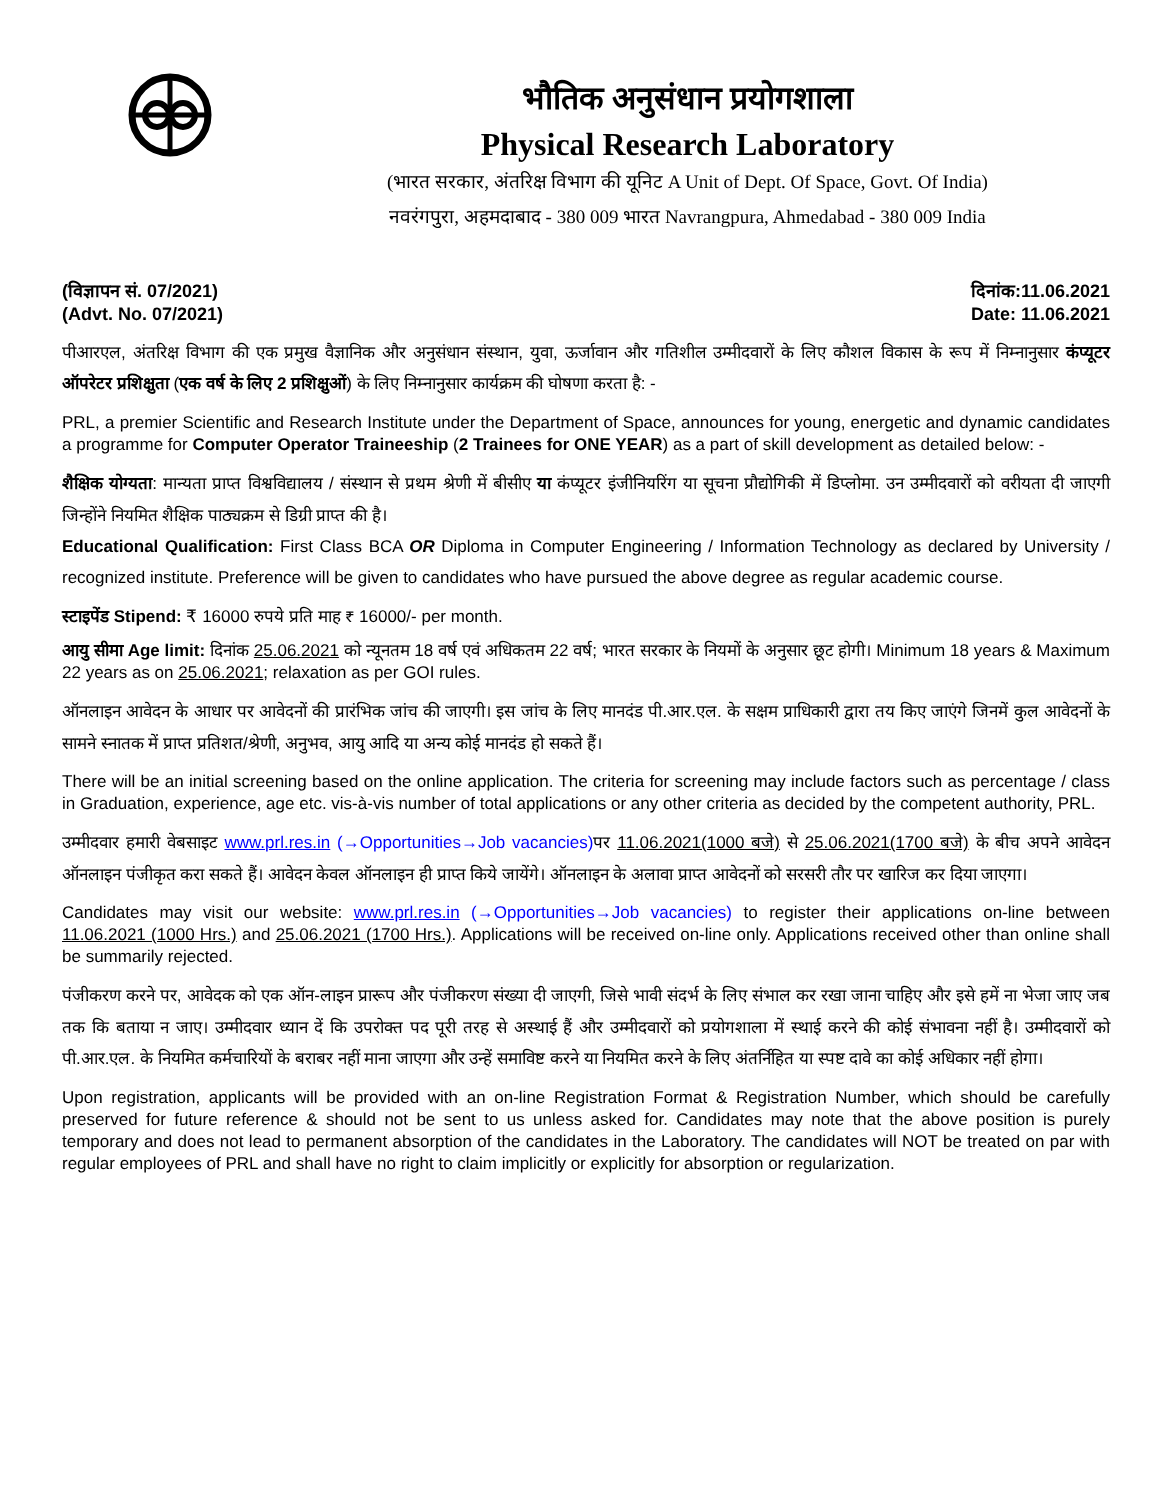भौतिक अनुसंधान प्रयोगशाला
Physical Research Laboratory
(भारत सरकार, अंतरिक्ष विभाग की यूनिट A Unit of Dept. Of Space, Govt. Of India)
नवरंगपुरा, अहमदाबाद - 380 009 भारत Navrangpura, Ahmedabad - 380 009 India
(विज्ञापन सं. 07/2021)
(Advt. No. 07/2021) दिनांक:11.06.2021
Date: 11.06.2021
पीआरएल, अंतरिक्ष विभाग की एक प्रमुख वैज्ञानिक और अनुसंधान संस्थान, युवा, ऊर्जावान और गतिशील उम्मीदवारों के लिए कौशल विकास के रूप में निम्नानुसार कंप्यूटर ऑपरेटर प्रशिक्षुता (एक वर्ष के लिए 2 प्रशिक्षुओं) के लिए निम्नानुसार कार्यक्रम की घोषणा करता है: -
PRL, a premier Scientific and Research Institute under the Department of Space, announces for young, energetic and dynamic candidates a programme for Computer Operator Traineeship (2 Trainees for ONE YEAR) as a part of skill development as detailed below: -
शैक्षिक योग्यता: मान्यता प्राप्त विश्वविद्यालय / संस्थान से प्रथम श्रेणी में बीसीए या कंप्यूटर इंजीनियरिंग या सूचना प्रौद्योगिकी में डिप्लोमा. उन उम्मीदवारों को वरीयता दी जाएगी जिन्होंने नियमित शैक्षिक पाठ्यक्रम से डिग्री प्राप्त की है।
Educational Qualification: First Class BCA OR Diploma in Computer Engineering / Information Technology as declared by University / recognized institute. Preference will be given to candidates who have pursued the above degree as regular academic course.
स्टाइपेंड Stipend: ₹ 16000 रुपये प्रति माह ₹ 16000/- per month.
आयु सीमा Age limit: दिनांक 25.06.2021 को न्यूनतम 18 वर्ष एवं अधिकतम 22 वर्ष; भारत सरकार के नियमों के अनुसार छूट होगी। Minimum 18 years & Maximum 22 years as on 25.06.2021; relaxation as per GOI rules.
ऑनलाइन आवेदन के आधार पर आवेदनों की प्रारंभिक जांच की जाएगी। इस जांच के लिए मानदंड पी.आर.एल. के सक्षम प्राधिकारी द्वारा तय किए जाएंगे जिनमें कुल आवेदनों के सामने स्नातक में प्राप्त प्रतिशत/श्रेणी, अनुभव, आयु आदि या अन्य कोई मानदंड हो सकते हैं।
There will be an initial screening based on the online application. The criteria for screening may include factors such as percentage / class in Graduation, experience, age etc. vis-à-vis number of total applications or any other criteria as decided by the competent authority, PRL.
उम्मीदवार हमारी वेबसाइट www.prl.res.in (→Opportunities→Job vacancies) पर 11.06.2021(1000 बजे) से 25.06.2021(1700 बजे) के बीच अपने आवेदन ऑनलाइन पंजीकृत करा सकते हैं। आवेदन केवल ऑनलाइन ही प्राप्त किये जायेंगे। ऑनलाइन के अलावा प्राप्त आवेदनों को सरसरी तौर पर खारिज कर दिया जाएगा।
Candidates may visit our website: www.prl.res.in (→Opportunities→Job vacancies) to register their applications on-line between 11.06.2021 (1000 Hrs.) and 25.06.2021 (1700 Hrs.). Applications will be received on-line only. Applications received other than online shall be summarily rejected.
पंजीकरण करने पर, आवेदक को एक ऑन-लाइन प्रारूप और पंजीकरण संख्या दी जाएगी, जिसे भावी संदर्भ के लिए संभाल कर रखा जाना चाहिए और इसे हमें ना भेजा जाए जब तक कि बताया न जाए। उम्मीदवार ध्यान दें कि उपरोक्त पद पूरी तरह से अस्थाई हैं और उम्मीदवारों को प्रयोगशाला में स्थाई करने की कोई संभावना नहीं है। उम्मीदवारों को पी.आर.एल. के नियमित कर्मचारियों के बराबर नहीं माना जाएगा और उन्हें समाविष्ट करने या नियमित करने के लिए अंतर्निहित या स्पष्ट दावे का कोई अधिकार नहीं होगा।
Upon registration, applicants will be provided with an on-line Registration Format & Registration Number, which should be carefully preserved for future reference & should not be sent to us unless asked for. Candidates may note that the above position is purely temporary and does not lead to permanent absorption of the candidates in the Laboratory. The candidates will NOT be treated on par with regular employees of PRL and shall have no right to claim implicitly or explicitly for absorption or regularization.